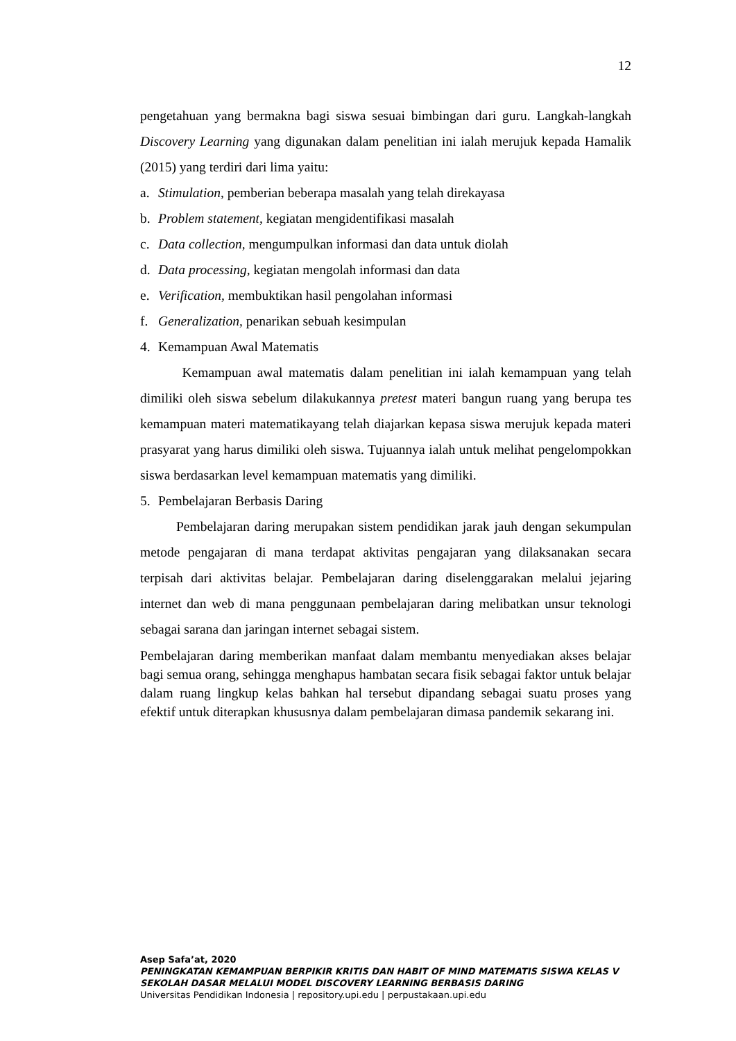12
pengetahuan yang bermakna bagi siswa sesuai bimbingan dari guru. Langkah-langkah Discovery Learning yang digunakan dalam penelitian ini ialah merujuk kepada Hamalik (2015) yang terdiri dari lima yaitu:
a. Stimulation, pemberian beberapa masalah yang telah direkayasa
b. Problem statement, kegiatan mengidentifikasi masalah
c. Data collection, mengumpulkan informasi dan data untuk diolah
d. Data processing, kegiatan mengolah informasi dan data
e. Verification, membuktikan hasil pengolahan informasi
f. Generalization, penarikan sebuah kesimpulan
4. Kemampuan Awal Matematis
Kemampuan awal matematis dalam penelitian ini ialah kemampuan yang telah dimiliki oleh siswa sebelum dilakukannya pretest materi bangun ruang yang berupa tes kemampuan materi matematikayang telah diajarkan kepasa siswa merujuk kepada materi prasyarat yang harus dimiliki oleh siswa. Tujuannya ialah untuk melihat pengelompokkan siswa berdasarkan level kemampuan matematis yang dimiliki.
5. Pembelajaran Berbasis Daring
Pembelajaran daring merupakan sistem pendidikan jarak jauh dengan sekumpulan metode pengajaran di mana terdapat aktivitas pengajaran yang dilaksanakan secara terpisah dari aktivitas belajar. Pembelajaran daring diselenggarakan melalui jejaring internet dan web di mana penggunaan pembelajaran daring melibatkan unsur teknologi sebagai sarana dan jaringan internet sebagai sistem.
Pembelajaran daring memberikan manfaat dalam membantu menyediakan akses belajar bagi semua orang, sehingga menghapus hambatan secara fisik sebagai faktor untuk belajar dalam ruang lingkup kelas bahkan hal tersebut dipandang sebagai suatu proses yang efektif untuk diterapkan khususnya dalam pembelajaran dimasa pandemik sekarang ini.
Asep Safa’at, 2020
PENINGKATAN KEMAMPUAN BERPIKIR KRITIS DAN HABIT OF MIND MATEMATIS SISWA KELAS V SEKOLAH DASAR MELALUI MODEL DISCOVERY LEARNING BERBASIS DARING
Universitas Pendidikan Indonesia | repository.upi.edu | perpustakaan.upi.edu